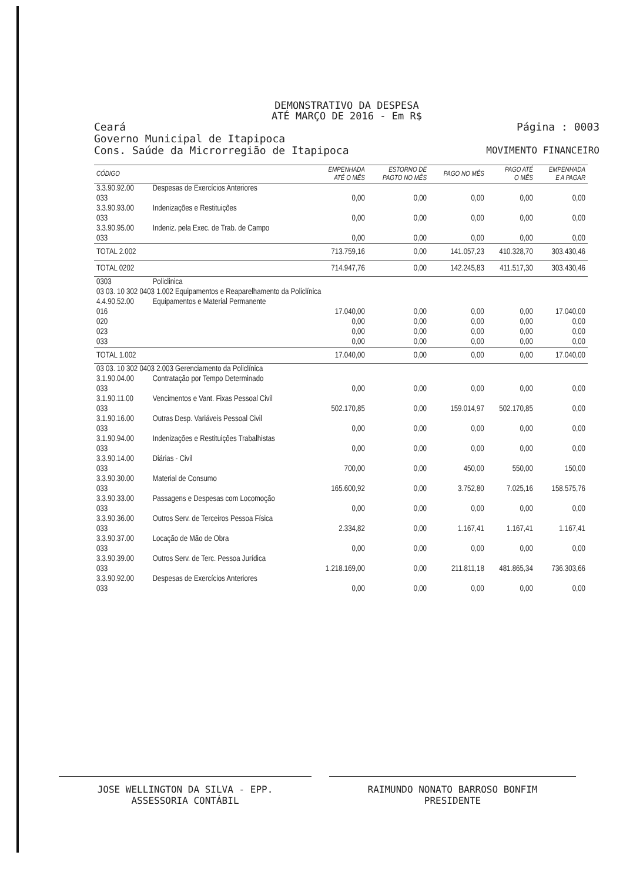DEMONSTRATIVO DA DESPESA
ATÉ MARÇO DE 2016 - Em R$
Ceará Página : 0003
Governo Municipal de Itapipoca
Cons. Saúde da Microrregião de Itapipoca MOVIMENTO FINANCEIRO
| CÓDIGO | | EMPENHADA ATÉ O MÊS | ESTORNO DE PAGTO NO MÊS | PAGO NO MÊS | PAGO ATÉ O MÊS | EMPENHADA E A PAGAR |
| --- | --- | --- | --- | --- | --- | --- |
| 3.3.90.92.00 | Despesas de Exercícios Anteriores | | | | | |
| 033 | | 0,00 | 0,00 | 0,00 | 0,00 | 0,00 |
| 3.3.90.93.00 | Indenizações e Restituições | | | | | |
| 033 | | 0,00 | 0,00 | 0,00 | 0,00 | 0,00 |
| 3.3.90.95.00 | Indeniz. pela Exec. de Trab. de Campo | | | | | |
| 033 | | 0,00 | 0,00 | 0,00 | 0,00 | 0,00 |
| TOTAL 2.002 | | 713.759,16 | 0,00 | 141.057,23 | 410.328,70 | 303.430,46 |
| TOTAL 0202 | | 714.947,76 | 0,00 | 142.245,83 | 411.517,30 | 303.430,46 |
| 0303 | Policlinica | | | | | |
| 03 03. 10 302 0403 1.002 Equipamentos e Reaparelhamento da Policlínica | | | | | | |
| 4.4.90.52.00 | Equipamentos e Material Permanente | | | | | |
| 016 | | 17.040,00 | 0,00 | 0,00 | 0,00 | 17.040,00 |
| 020 | | 0,00 | 0,00 | 0,00 | 0,00 | 0,00 |
| 023 | | 0,00 | 0,00 | 0,00 | 0,00 | 0,00 |
| 033 | | 0,00 | 0,00 | 0,00 | 0,00 | 0,00 |
| TOTAL 1.002 | | 17.040,00 | 0,00 | 0,00 | 0,00 | 17.040,00 |
| 03 03. 10 302 0403 2.003 Gerenciamento da Policlínica | | | | | | |
| 3.1.90.04.00 | Contratação por Tempo Determinado | | | | | |
| 033 | | 0,00 | 0,00 | 0,00 | 0,00 | 0,00 |
| 3.1.90.11.00 | Vencimentos e Vant. Fixas Pessoal Civil | | | | | |
| 033 | | 502.170,85 | 0,00 | 159.014,97 | 502.170,85 | 0,00 |
| 3.1.90.16.00 | Outras Desp. Variáveis Pessoal Civil | | | | | |
| 033 | | 0,00 | 0,00 | 0,00 | 0,00 | 0,00 |
| 3.1.90.94.00 | Indenizações e Restituições Trabalhistas | | | | | |
| 033 | | 0,00 | 0,00 | 0,00 | 0,00 | 0,00 |
| 3.3.90.14.00 | Diárias - Civil | | | | | |
| 033 | | 700,00 | 0,00 | 450,00 | 550,00 | 150,00 |
| 3.3.90.30.00 | Material de Consumo | | | | | |
| 033 | | 165.600,92 | 0,00 | 3.752,80 | 7.025,16 | 158.575,76 |
| 3.3.90.33.00 | Passagens e Despesas com Locomoção | | | | | |
| 033 | | 0,00 | 0,00 | 0,00 | 0,00 | 0,00 |
| 3.3.90.36.00 | Outros Serv. de Terceiros Pessoa Física | | | | | |
| 033 | | 2.334,82 | 0,00 | 1.167,41 | 1.167,41 | 1.167,41 |
| 3.3.90.37.00 | Locação de Mão de Obra | | | | | |
| 033 | | 0,00 | 0,00 | 0,00 | 0,00 | 0,00 |
| 3.3.90.39.00 | Outros Serv. de Terc. Pessoa Jurídica | | | | | |
| 033 | | 1.218.169,00 | 0,00 | 211.811,18 | 481.865,34 | 736.303,66 |
| 3.3.90.92.00 | Despesas de Exercícios Anteriores | | | | | |
| 033 | | 0,00 | 0,00 | 0,00 | 0,00 | 0,00 |
JOSE WELLINGTON DA SILVA - EPP.
ASSESSORIA CONTÁBIL
RAIMUNDO NONATO BARROSO BONFIM
PRESIDENTE